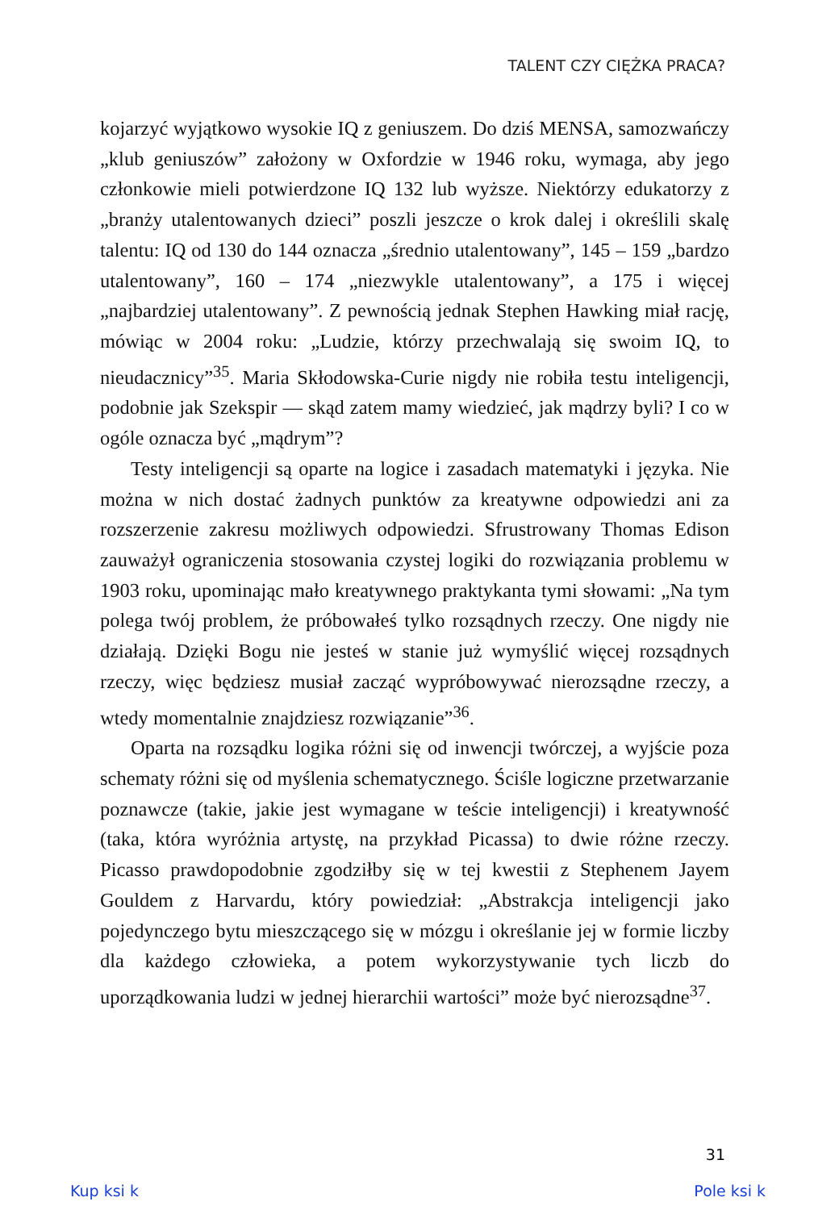TALENT CZY CIĘŻKA PRACA?
kojarzyć wyjątkowo wysokie IQ z geniuszem. Do dziś MENSA, samozwańczy „klub geniuszów” założony w Oxfordzie w 1946 roku, wymaga, aby jego członkowie mieli potwierdzone IQ 132 lub wyższe. Niektórzy edukatorzy z „branży utalentowanych dzieci” poszli jeszcze o krok dalej i określili skalę talentu: IQ od 130 do 144 oznacza „średnio utalentowany”, 145 – 159 „bardzo utalentowany”, 160 – 174 „niezwykle utalentowany”, a 175 i więcej „najbardziej utalentowany”. Z pewnością jednak Stephen Hawking miał rację, mówiąc w 2004 roku: „Ludzie, którzy przechwalają się swoim IQ, to nieudacznicy”<sup>35</sup>. Maria Skłodowska-Curie nigdy nie robiła testu inteligencji, podobnie jak Szekspir — skąd zatem mamy wiedzieć, jak mądrzy byli? I co w ogóle oznacza być „mądrym”?
Testy inteligencji są oparte na logice i zasadach matematyki i języka. Nie można w nich dostać żadnych punktów za kreatywne odpowiedzi ani za rozszerzenie zakresu możliwych odpowiedzi. Sfrustrowany Thomas Edison zauważył ograniczenia stosowania czystej logiki do rozwiązania problemu w 1903 roku, upominając mało kreatywnego praktykanta tymi słowami: „Na tym polega twój problem, że próbowałeś tylko rozsądnych rzeczy. One nigdy nie działają. Dzięki Bogu nie jesteś w stanie już wymyślić więcej rozsądnych rzeczy, więc będziesz musiał zacząć wypróbowywać nierozsądne rzeczy, a wtedy momentalnie znajdziesz rozwiązanie”<sup>36</sup>.
Oparta na rozsądku logika różni się od inwencji twórczej, a wyjście poza schematy różni się od myślenia schematycznego. Ściśle logiczne przetwarzanie poznawcze (takie, jakie jest wymagane w teście inteligencji) i kreatywność (taka, która wyróżnia artystę, na przykład Picassa) to dwie różne rzeczy. Picasso prawdopodobnie zgodziłby się w tej kwestii z Stephenem Jayem Gouldem z Harvardu, który powiedział: „Abstrakcja inteligencji jako pojedynczego bytu mieszczącego się w mózgu i określanie jej w formie liczby dla każdego człowieka, a potem wykorzystywanie tych liczb do uporządkowania ludzi w jednej hierarchii wartości” może być nierozsądne<sup>37</sup>.
31
Kup ksi k Pole ksi k